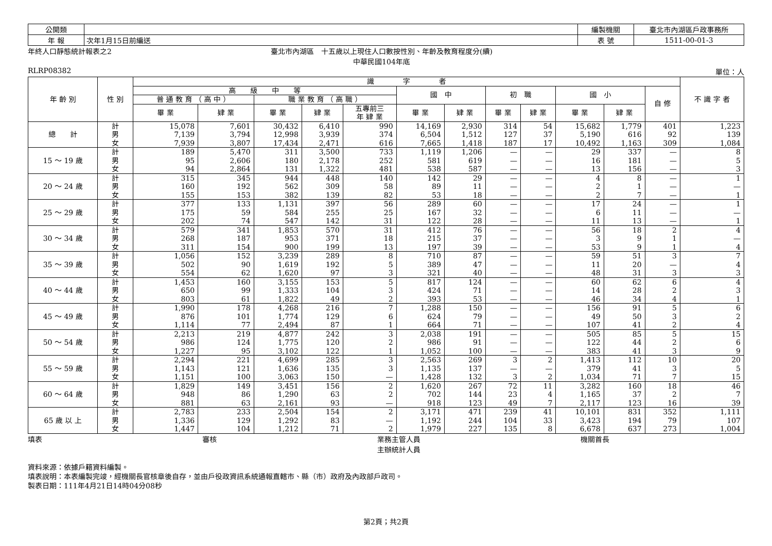| 公開類 | | 編製機關 | 臺北市內湖區戶政事務所 |
| 年 報 | 次年1月15日前編送 | 表 號 | 1511-00-01-3 |
年終人口靜態統計報表之2 臺北市內湖區　十五歲以上現住人口數按性別、年齡及教育程度分(續)
中華民國104年底
RLRP08382 單位：人
| 年 齡 別 | 性 別 | 識 字 者 | | | | | | | | | | | | 不 識 字 者 |
| --- | --- | --- | --- | --- | --- | --- | --- | --- | --- | --- | --- | --- | --- | --- |
| | | 高 級 中 等 | | | | | 國 中 | | 初 職 | | 國 小 | | 自 修 | |
| | | 普 通 教 育 （ 高 中 ） | | 職 業 教 育 （ 高 職 ） | | | | | | | | | | |
| | | 畢 業 | 肄 業 | 畢 業 | 肄 業 | 五專前三 年 肄 業 | 畢 業 | 肄 業 | 畢 業 | 肄 業 | 畢 業 | 肄 業 | | |
| 總 計 | 計 男 女 | 15,078 7,139 7,939 | 7,601 3,794 3,807 | 30,432 12,998 17,434 | 6,410 3,939 2,471 | 990 374 616 | 14,169 6,504 7,665 | 2,930 1,512 1,418 | 314 127 187 | 54 37 17 | 15,682 5,190 10,492 | 1,779 616 1,163 | 401 92 309 | 1,223 139 1,084 |
| 15 ～ 19 歲 | 計 男 女 | 189 95 94 | 5,470 2,606 2,864 | 311 180 131 | 3,500 2,178 1,322 | 733 252 481 | 1,119 581 538 | 1,206 619 587 | — — — | — — — | 29 16 13 | 337 181 156 | — — — | 8 5 3 |
| 20 ～ 24 歲 | 計 男 女 | 315 160 155 | 345 192 153 | 944 562 382 | 448 309 139 | 140 58 82 | 142 89 53 | 29 11 18 | — — — | — — — | 4 2 2 | 8 1 7 | — — — | 1 — 1 |
| 25 ～ 29 歲 | 計 男 女 | 377 175 202 | 133 59 74 | 1,131 584 547 | 397 255 142 | 56 25 31 | 289 167 122 | 60 32 28 | — — — | — — — | 17 6 11 | 24 11 13 | — — — | 1 — 1 |
| 30 ～ 34 歲 | 計 男 女 | 579 268 311 | 341 187 154 | 1,853 953 900 | 570 371 199 | 31 18 13 | 412 215 197 | 76 37 39 | — — — | — — — | 56 3 53 | 18 9 9 | 2 1 1 | 4 — 4 |
| 35 ～ 39 歲 | 計 男 女 | 1,056 502 554 | 152 90 62 | 3,239 1,619 1,620 | 289 192 97 | 8 5 3 | 710 389 321 | 87 47 40 | — — — | — — — | 59 11 48 | 51 20 31 | 3 — 3 | 7 4 3 |
| 40 ～ 44 歲 | 計 男 女 | 1,453 650 803 | 160 99 61 | 3,155 1,333 1,822 | 153 104 49 | 5 3 2 | 817 424 393 | 124 71 53 | — — — | — — — | 60 14 46 | 62 28 34 | 6 2 4 | 4 3 1 |
| 45 ～ 49 歲 | 計 男 女 | 1,990 876 1,114 | 178 101 77 | 4,268 1,774 2,494 | 216 129 87 | 7 6 1 | 1,288 624 664 | 150 79 71 | — — — | — — — | 156 49 107 | 91 50 41 | 5 3 2 | 6 2 4 |
| 50 ～ 54 歲 | 計 男 女 | 2,213 986 1,227 | 219 124 95 | 4,877 1,775 3,102 | 242 120 122 | 3 2 1 | 2,038 986 1,052 | 191 91 100 | — — — | — — — | 505 122 383 | 85 44 41 | 5 2 3 | 15 6 9 |
| 55 ～ 59 歲 | 計 男 女 | 2,294 1,143 1,151 | 221 121 100 | 4,699 1,636 3,063 | 285 135 150 | 3 3 — | 2,563 1,135 1,428 | 269 137 132 | 3 — 3 | 2 — 2 | 1,413 379 1,034 | 112 41 71 | 10 3 7 | 20 5 15 |
| 60 ～ 64 歲 | 計 男 女 | 1,829 948 881 | 149 86 63 | 3,451 1,290 2,161 | 156 63 93 | 2 2 — | 1,620 702 918 | 267 144 123 | 72 23 49 | 11 4 7 | 3,282 1,165 2,117 | 160 37 123 | 18 2 16 | 46 7 39 |
| 65 歲 以 上 | 計 男 女 | 2,783 1,336 1,447 | 233 129 104 | 2,504 1,292 1,212 | 154 83 71 | 2 — 2 | 3,171 1,192 1,979 | 471 244 227 | 239 104 135 | 41 33 8 | 10,101 3,423 6,678 | 831 194 637 | 352 79 273 | 1,111 107 1,004 |
填表 審核 業務主管人員
主辦統計人員 機關首長
資料來源：依據戶籍資料編製。
填表說明：本表編製完竣，經機關長官核章後自存，並由戶役政資訊系統通報直轄市、縣（市）政府及內政部戶政司。
製表日期：111年4月21日14時04分08秒
第2頁；共2頁